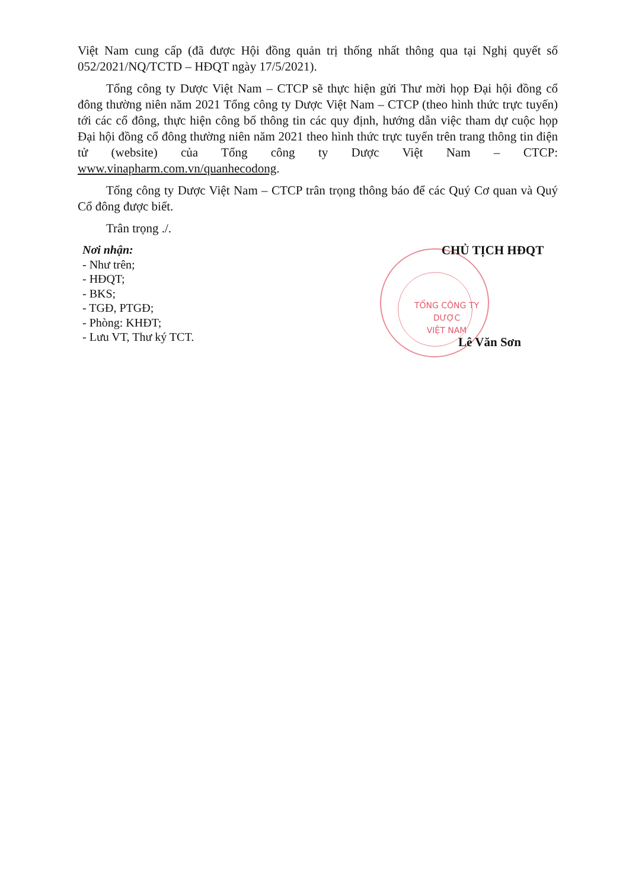Việt Nam cung cấp (đã được Hội đồng quản trị thống nhất thông qua tại Nghị quyết số 052/2021/NQ/TCTD – HĐQT ngày 17/5/2021).
Tổng công ty Dược Việt Nam – CTCP sẽ thực hiện gửi Thư mời họp Đại hội đồng cổ đông thường niên năm 2021 Tổng công ty Dược Việt Nam – CTCP (theo hình thức trực tuyến) tới các cổ đông, thực hiện công bố thông tin các quy định, hướng dẫn việc tham dự cuộc họp Đại hội đồng cổ đông thường niên năm 2021 theo hình thức trực tuyến trên trang thông tin điện tử (website) của Tổng công ty Dược Việt Nam – CTCP: www.vinapharm.com.vn/quanhecodong.
Tổng công ty Dược Việt Nam – CTCP trân trọng thông báo để các Quý Cơ quan và Quý Cổ đông được biết.
Trân trọng ./.
Nơi nhận:
- Như trên;
- HĐQT;
- BKS;
- TGĐ, PTGĐ;
- Phòng: KHĐT;
- Lưu VT, Thư ký TCT.
TỔNG CÔNG TY
DƯỢC
VIỆT NAM
CHỦ TỊCH HĐQT
Lê Văn Sơn